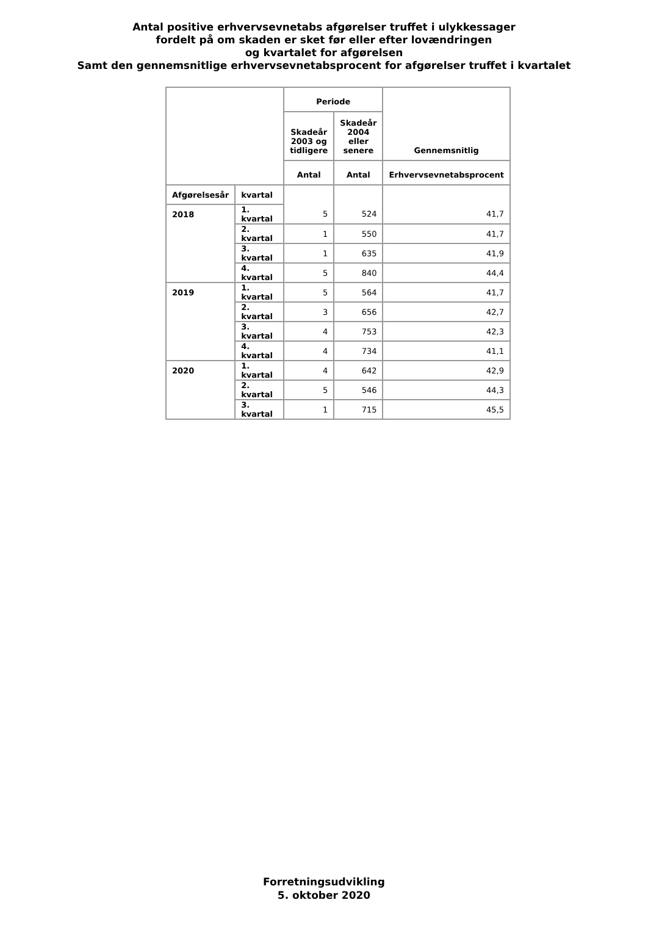Antal positive erhvervsevnetabs afgørelser truffet i ulykkessager
fordelt på om skaden er sket før eller efter lovændringen
og kvartalet for afgørelsen
Samt den gennemsnitlige erhvervsevnetabsprocent for afgørelser truffet i kvartalet
| | | Periode | | Gennemsnitlig |
| --- | --- | --- | --- | --- |
| | | Skadeår 2003 og tidligere | Skadeår 2004 eller senere | |
| | | Antal | Antal | Erhvervsevnetabsprocent |
| Afgørelsesår | kvartal | 5 | 524 | 41,7 |
| 2018 | 1. kvartal | | | |
| | 2. kvartal | 1 | 550 | 41,7 |
| | 3. kvartal | 1 | 635 | 41,9 |
| | 4. kvartal | 5 | 840 | 44,4 |
| 2019 | 1. kvartal | 5 | 564 | 41,7 |
| | 2. kvartal | 3 | 656 | 42,7 |
| | 3. kvartal | 4 | 753 | 42,3 |
| | 4. kvartal | 4 | 734 | 41,1 |
| 2020 | 1. kvartal | 4 | 642 | 42,9 |
| | 2. kvartal | 5 | 546 | 44,3 |
| | 3. kvartal | 1 | 715 | 45,5 |
Forretningsudvikling
5. oktober 2020